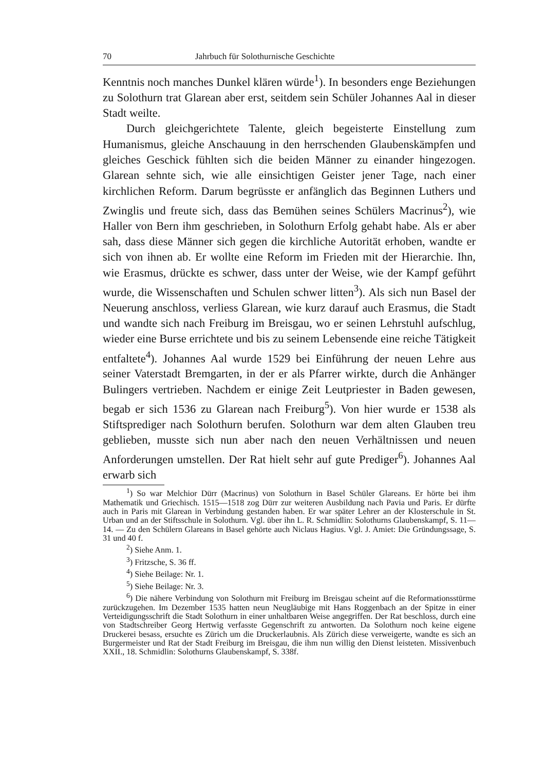70 Jahrbuch für Solothurnische Geschichte
Kenntnis noch manches Dunkel klären würde<sup>1</sup>). In besonders enge Beziehungen zu Solothurn trat Glarean aber erst, seitdem sein Schüler Johannes Aal in dieser Stadt weilte.
Durch gleichgerichtete Talente, gleich begeisterte Einstellung zum Humanismus, gleiche Anschauung in den herrschenden Glaubenskämpfen und gleiches Geschick fühlten sich die beiden Männer zu einander hingezogen. Glarean sehnte sich, wie alle einsichtigen Geister jener Tage, nach einer kirchlichen Reform. Darum begrüsste er anfänglich das Beginnen Luthers und Zwinglis und freute sich, dass das Bemühen seines Schülers Macrinus<sup>2</sup>), wie Haller von Bern ihm geschrieben, in Solothurn Erfolg gehabt habe. Als er aber sah, dass diese Männer sich gegen die kirchliche Autorität erhoben, wandte er sich von ihnen ab. Er wollte eine Reform im Frieden mit der Hierarchie. Ihn, wie Erasmus, drückte es schwer, dass unter der Weise, wie der Kampf geführt wurde, die Wissenschaften und Schulen schwer litten<sup>3</sup>). Als sich nun Basel der Neuerung anschloss, verliess Glarean, wie kurz darauf auch Erasmus, die Stadt und wandte sich nach Freiburg im Breisgau, wo er seinen Lehrstuhl aufschlug, wieder eine Burse errichtete und bis zu seinem Lebensende eine reiche Tätigkeit entfaltete<sup>4</sup>). Johannes Aal wurde 1529 bei Einführung der neuen Lehre aus seiner Vaterstadt Bremgarten, in der er als Pfarrer wirkte, durch die Anhänger Bulingers vertrieben. Nachdem er einige Zeit Leutpriester in Baden gewesen, begab er sich 1536 zu Glarean nach Freiburg<sup>5</sup>). Von hier wurde er 1538 als Stiftsprediger nach Solothurn berufen. Solothurn war dem alten Glauben treu geblieben, musste sich nun aber nach den neuen Verhältnissen und neuen Anforderungen umstellen. Der Rat hielt sehr auf gute Prediger<sup>6</sup>). Johannes Aal erwarb sich
<sup>1</sup>) So war Melchior Dürr (Macrinus) von Solothurn in Basel Schüler Glareans. Er hörte bei ihm Mathematik und Griechisch. 1515—1518 zog Dürr zur weiteren Ausbildung nach Pavia und Paris. Er dürfte auch in Paris mit Glarean in Verbindung gestanden haben. Er war später Lehrer an der Klosterschule in St. Urban und an der Stiftsschule in Solothurn. Vgl. über ihn L. R. Schmidlin: Solothurns Glaubenskampf, S. 11—14. — Zu den Schülern Glareans in Basel gehörte auch Niclaus Hagius. Vgl. J. Amiet: Die Gründungssage, S. 31 und 40 f.
<sup>2</sup>) Siehe Anm. 1.
<sup>3</sup>) Fritzsche, S. 36 ff.
<sup>4</sup>) Siehe Beilage: Nr. 1.
<sup>5</sup>) Siehe Beilage: Nr. 3.
<sup>6</sup>) Die nähere Verbindung von Solothurn mit Freiburg im Breisgau scheint auf die Reformationsstürme zurückzugehen. Im Dezember 1535 hatten neun Neugläubige mit Hans Roggenbach an der Spitze in einer Verteidigungsschrift die Stadt Solothurn in einer unhaltbaren Weise angegriffen. Der Rat beschloss, durch eine von Stadtschreiber Georg Hertwig verfasste Gegenschrift zu antworten. Da Solothurn noch keine eigene Druckerei besass, ersuchte es Zürich um die Druckerlaubnis. Als Zürich diese verweigerte, wandte es sich an Burgermeister und Rat der Stadt Freiburg im Breisgau, die ihm nun willig den Dienst leisteten. Missivenbuch XXII., 18. Schmidlin: Solothurns Glaubenskampf, S. 338f.